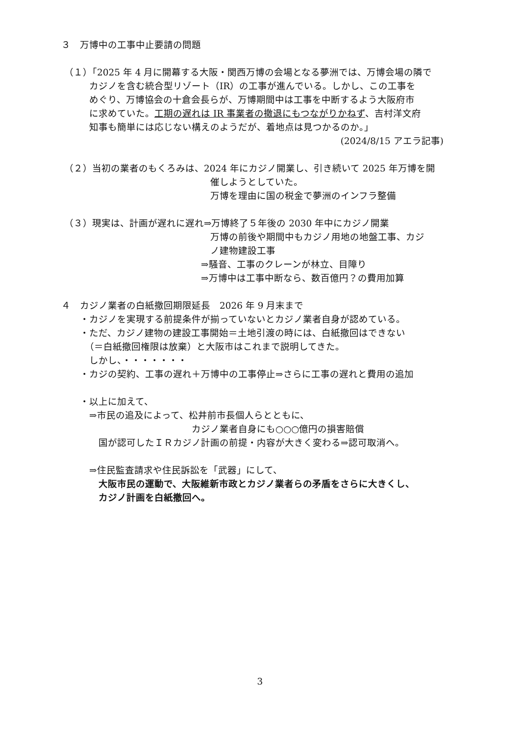３　万博中の工事中止要請の問題
（１）「2025 年 4 月に開幕する大阪・関西万博の会場となる夢洲では、万博会場の隣で
　　　カジノを含む統合型リゾート（IR）の工事が進んでいる。しかし、この工事を
　　　めぐり、万博協会の十倉会長らが、万博期間中は工事を中断するよう大阪府市
　　　に求めていた。工期の遅れは IR 事業者の撤退にもつながりかねず、吉村洋文府
　　　知事も簡単には応じない構えのようだが、着地点は見つかるのか。」
(2024/8/15 アエラ記事)
（２）当初の業者のもくろみは、2024 年にカジノ開業し、引き続いて 2025 年万博を開
　　　　　　　　　　　　　　　　催しようとしていた。
　　　　　　　　　　　　　　　　万博を理由に国の税金で夢洲のインフラ整備
（３）現実は、計画が遅れに遅れ⇒万博終了５年後の 2030 年中にカジノ開業
　　　　　　　　　　　　　　　　万博の前後や期間中もカジノ用地の地盤工事、カジ
　　　　　　　　　　　　　　　　ノ建物建設工事
　　　　　　　　　　　　　　　⇒騒音、工事のクレーンが林立、目障り
　　　　　　　　　　　　　　　⇒万博中は工事中断なら、数百億円？の費用加算
４　カジノ業者の白紙撤回期限延長　2026 年 9 月末まで
　　・カジノを実現する前提条件が揃っていないとカジノ業者自身が認めている。
　　・ただ、カジノ建物の建設工事開始＝土地引渡の時には、白紙撤回はできない
　　　（＝白紙撤回権限は放棄）と大阪市はこれまで説明してきた。
　　　しかし、・・・・・・・
　　・カジの契約、工事の遅れ＋万博中の工事停止⇒さらに工事の遅れと費用の追加
　　・以上に加えて、
　　　⇒市民の追及によって、松井前市長個人らとともに、
　　　　　　　　　　　　　　カジノ業者自身にも○○○億円の損害賠償
　　　　国が認可したＩＲカジノ計画の前提・内容が大きく変わる⇒認可取消へ。
　　　⇒住民監査請求や住民訴訟を「武器」にして、
　　　　大阪市民の運動で、大阪維新市政とカジノ業者らの矛盾をさらに大きくし、
　　　　カジノ計画を白紙撤回へ。
3